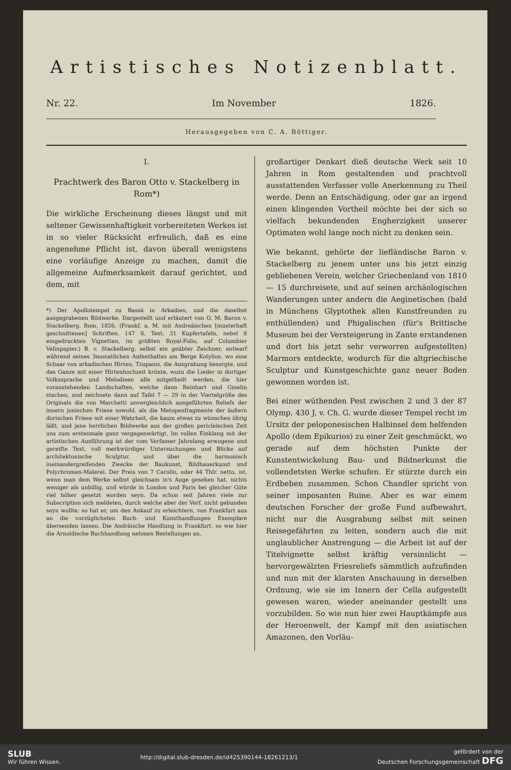Artistisches Notizenblatt.
Nr. 22. Im November 1826.
Herausgegeben von C. A. Böttiger.
I.
Prachtwerk des Baron Otto v. Stackelberg in Rom*)
Die wirkliche Erscheinung dieses längst und mit seltener Gewissenhaftigkeit vorbereiteten Werkes ist in so vieler Rücksicht erfreulich, daß es eine angenehme Pflicht ist, davon überall wenigstens eine vorläufige Anzeige zu machen, damit die allgemeine Aufmerksamkeit darauf gerichtet, und dem, mit
*) Der Apollotempel zu Bassä in Arkadien, und die daselbst ausgegrabenen Bildwerke. Dargestellt und erläutert von O. M. Baron v. Stackelberg. Rom, 1826. (Frankf. a. M. mit Andreäischen [musterhaft geschnittenen] Schriften. 147 S. Text, 31 Kupfertafeln, nebst 8 eingedruckten Vignetten, im größten Royal-Folio, auf Columbier Velinpapier.) B. v. Stackelberg, selbst ein geübter Zeichner, entwarf während seines 3monatlichen Aufenthaltes am Berge Kotylios, wo eine Schaar von arkadischen Hirten, Tzupanis, die Ausgrabung besorgte, und das Ganze mit einer Hirtenhochzeit krönte, wozu die Lieder in dortiger Volkssprache und Melodieen alle mitgetheilt werden, die hier voranstehenden Landschaften, welche dann Reinhart und Gmelin stachen, und zeichnete dann auf Tafel 7 — 29 in der Viertelgröße des Originals die von Marchetti unvergleichlich ausgeführten Reliefs der innern jonischen Friese sowohl, als die Metopenfragmente der äußern dorischen Friese mit einer Wahrheit, die kaum etwas zu wünschen übrig läßt, und jene herrlichen Bildwerke aus der großen periclei­schen Zeit uns zum erstenmale ganz vergegenwärtigt. Im vollen Einklang mit der artistischen Ausführung ist der vom Verfasser Jahrelang erwogene und gereifte Text, voll merkwürdiger Untersuchungen und Blicke auf architektonische Sculptur, und über die harmonisch ineinandergreifenden Zwecke der Baukunst, Bildhauerkunst und Polychromen-Malerei. Der Preis von 7 Carolin, oder 44 Thlr. netto, ist, wenn man dem Werke selbst gleichsam in's Auge gesehen hat, nichts weniger als unbillig, und würde in London und Paris bei gleicher Güte viel höher gesetzt worden seyn. Da schon seit Jahren viele zur Subscription sich meldeten, durch welche aber der Verf. nicht gebunden seyn wollte; so hat er, um den Ankauf zu erleichtern, von Frankfurt aus an die vorzüglichsten Buch- und Kunsthandlungen Exemplare übersenden lassen. Die Andräische Handlung in Frankfurt, so wie hier die Arnoldische Buchhandlung nehmen Bestellungen an.
großartiger Denkart dieß deutsche Werk seit 10 Jahren in Rom gestaltenden und prachtvoll ausstattenden Verfasser volle Anerkennung zu Theil werde. Denn an Entschädigung, oder gar an irgend einen klingenden Vortheil möchte bei der sich so vielfach bekundenden Engherzigkeit unserer Optimaten wohl lange noch nicht zu denken sein.
Wie bekannt, gehörte der liefländische Baron v. Stackelberg zu jenem unter uns bis jetzt einzig gebliebenen Verein, welcher Griechenland von 1810 — 15 durchreisete, und auf seinen archäologischen Wanderungen unter andern die Aeginetischen (bald in Münchens Glyptothek allen Kunstfreunden zu enthüllenden) und Phigalischen (für's Brittische Museum bei der Versteigerung in Zante erstandenen und dort bis jetzt sehr verworren aufgestellten) Marmors entdeckte, wodurch für die altgriechische Sculptur und Kunstgeschichte ganz neuer Boden gewonnen worden ist.
Bei einer wüthenden Pest zwischen 2 und 3 der 87 Olymp. 430 J. v. Ch. G. wurde dieser Tempel recht im Ursitz der peloponesischen Halbinsel dem helfenden Apollo (dem Epikurios) zu einer Zeit geschmückt, wo gerade auf dem höchsten Punkte der Kunstentwickelung Bau- und Bildnerkunst die vollendetsten Werke schufen. Er stürzte durch ein Erdbeben zusammen. Schon Chandler spricht von seiner imposanten Ruine. Aber es war einem deutschen Forscher der große Fund aufbewahrt, nicht nur die Ausgrabung selbst mit seinen Reisegefährten zu leiten, sondern auch die mit unglaublicher Anstrengung — die Arbeit ist auf der Titelvignette selbst kräftig versinnlicht — hervorgewälzten Friesreliefs sämmtlich aufzufinden und nun mit der klarsten Anschauung in derselben Ordnung, wie sie im Innern der Cella aufgestellt gewesen waren, wieder aneinander gestellt uns vorzubilden. So wie nun hier zwei Hauptkämpfe aus der Heroenwelt, der Kampf mit den asiatischen Amazonen, den Vorläu-
SLUB
Wir führen Wissen. http://digital.slub-dresden.de/id425390144-18261213/1 gefördert von der
Deutschen Forschungsgemeinschaft DFG